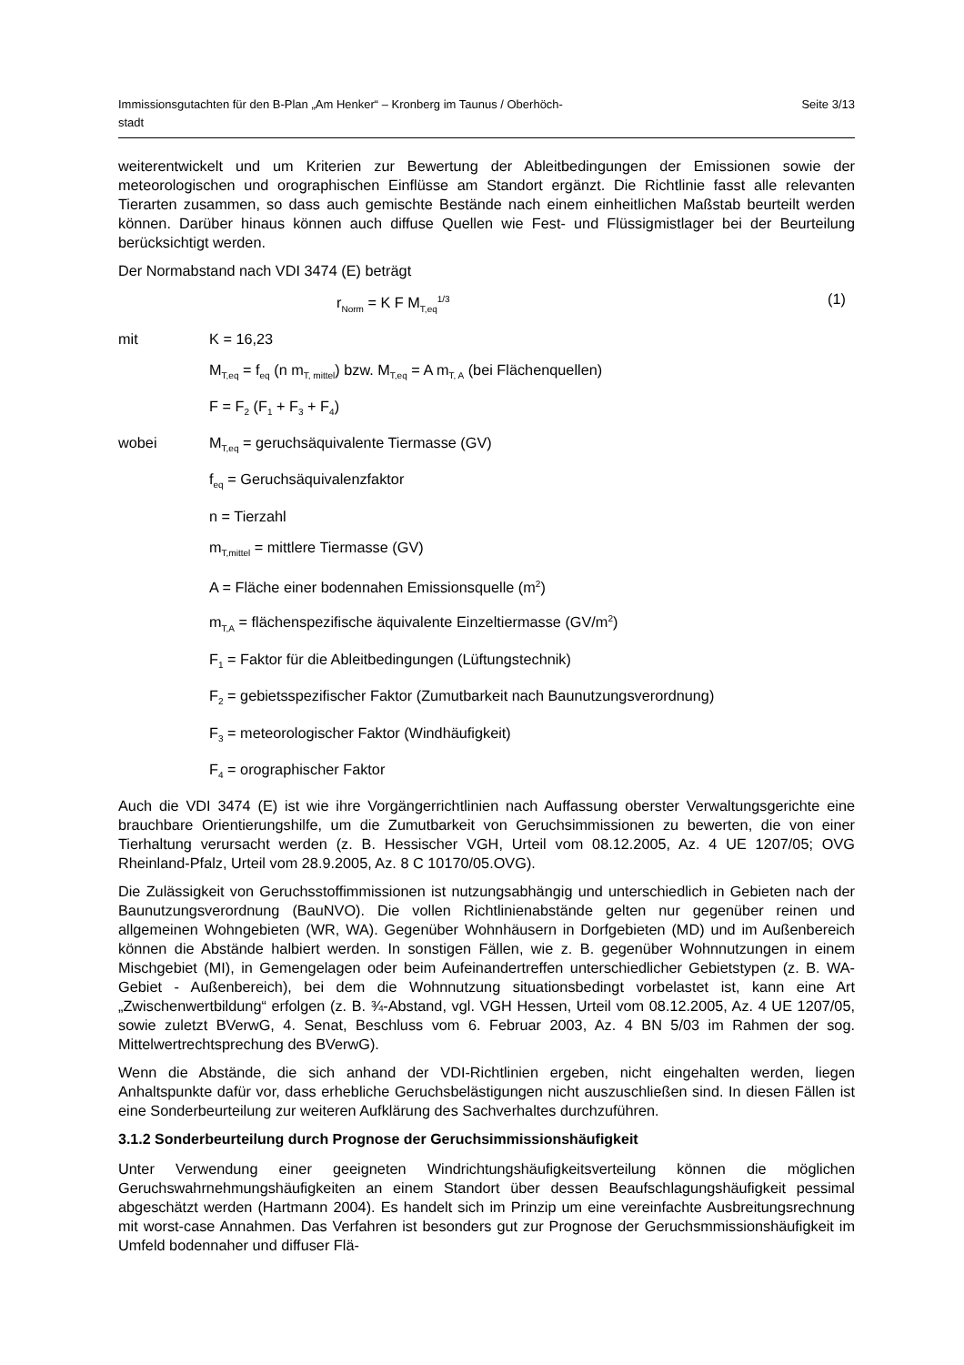Immissionsgutachten für den B-Plan „Am Henker“ – Kronberg im Taunus / Oberhöch-
stadt
Seite 3/13
weiterentwickelt und um Kriterien zur Bewertung der Ableitbedingungen der Emissionen sowie der meteorologischen und orographischen Einflüsse am Standort ergänzt. Die Richtlinie fasst alle relevanten Tierarten zusammen, so dass auch gemischte Bestände nach einem einheitlichen Maßstab beurteilt werden können. Darüber hinaus können auch diffuse Quellen wie Fest- und Flüssigmistlager bei der Beurteilung berücksichtigt werden.
Der Normabstand nach VDI 3474 (E) beträgt
r<sub>Norm</sub> = K F M<sub>T,eq</sub><sup>1/3</sup> (1)
mit K = 16,23
M<sub>T,eq</sub> = f<sub>eq</sub> (n m<sub>T, mittel</sub>) bzw. M<sub>T,eq</sub> = A m<sub>T, A</sub> (bei Flächenquellen)
F = F<sub>2</sub> (F<sub>1</sub> + F<sub>3</sub> + F<sub>4</sub>)
wobei M<sub>T,eq</sub> = geruchsäquivalente Tiermasse (GV)
f<sub>eq</sub> = Geruchsäquivalenzfaktor
n = Tierzahl
m<sub>T,mittel</sub> = mittlere Tiermasse (GV)
A = Fläche einer bodennahen Emissionsquelle (m<sup>2</sup>)
m<sub>T,A</sub> = flächenspezifische äquivalente Einzeltiermasse (GV/m<sup>2</sup>)
F<sub>1</sub> = Faktor für die Ableitbedingungen (Lüftungstechnik)
F<sub>2</sub> = gebietsspezifischer Faktor (Zumutbarkeit nach Baunutzungsverordnung)
F<sub>3</sub> = meteorologischer Faktor (Windhäufigkeit)
F<sub>4</sub> = orographischer Faktor
Auch die VDI 3474 (E) ist wie ihre Vorgängerrichtlinien nach Auffassung oberster Verwaltungsgerichte eine brauchbare Orientierungshilfe, um die Zumutbarkeit von Geruchsimmissionen zu bewerten, die von einer Tierhaltung verursacht werden (z. B. Hessischer VGH, Urteil vom 08.12.2005, Az. 4 UE 1207/05; OVG Rheinland-Pfalz, Urteil vom 28.9.2005, Az. 8 C 10170/05.OVG).
Die Zulässigkeit von Geruchsstoffimmissionen ist nutzungsabhängig und unterschiedlich in Gebieten nach der Baunutzungsverordnung (BauNVO). Die vollen Richtlinienabstände gelten nur gegenüber reinen und allgemeinen Wohngebieten (WR, WA). Gegenüber Wohnhäusern in Dorfgebieten (MD) und im Außenbereich können die Abstände halbiert werden. In sonstigen Fällen, wie z. B. gegenüber Wohnnutzungen in einem Mischgebiet (MI), in Gemengelagen oder beim Aufeinandertreffen unterschiedlicher Gebietstypen (z. B. WA-Gebiet - Außenbereich), bei dem die Wohnnutzung situationsbedingt vorbelastet ist, kann eine Art „Zwischenwertbildung“ erfolgen (z. B. ¾-Abstand, vgl. VGH Hessen, Urteil vom 08.12.2005, Az. 4 UE 1207/05, sowie zuletzt BVerwG, 4. Senat, Beschluss vom 6. Februar 2003, Az. 4 BN 5/03 im Rahmen der sog. Mittelwertrechtsprechung des BVerwG).
Wenn die Abstände, die sich anhand der VDI-Richtlinien ergeben, nicht eingehalten werden, liegen Anhaltspunkte dafür vor, dass erhebliche Geruchsbelästigungen nicht auszuschließen sind. In diesen Fällen ist eine Sonderbeurteilung zur weiteren Aufklärung des Sachverhaltes durchzuführen.
3.1.2 Sonderbeurteilung durch Prognose der Geruchsimmissionshäufigkeit
Unter Verwendung einer geeigneten Windrichtungshäufigkeitsverteilung können die möglichen Geruchswahrnehmungshäufigkeiten an einem Standort über dessen Beaufschlagungshäufigkeit pessimal abgeschätzt werden (Hartmann 2004). Es handelt sich im Prinzip um eine vereinfachte Ausbreitungsrechnung mit worst-case Annahmen. Das Verfahren ist besonders gut zur Prognose der Geruchsmmissionshäufigkeit im Umfeld bodennaher und diffuser Flä-